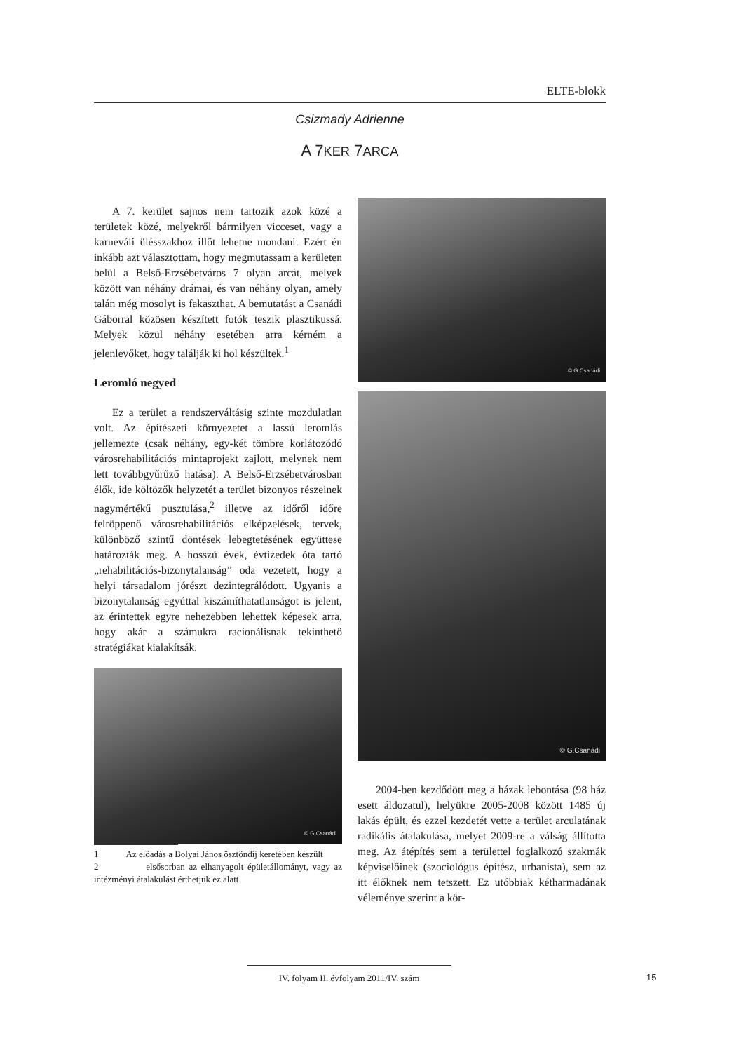ELTE-blokk
Csizmady Adrienne
A 7KER 7ARCA
A 7. kerület sajnos nem tartozik azok közé a területek közé, melyekről bármilyen vicceset, vagy a karneváli ülésszakhoz illőt lehetne mondani. Ezért én inkább azt választottam, hogy megmutassam a kerületen belül a Belső-Erzsébetváros 7 olyan arcát, melyek között van néhány drámai, és van néhány olyan, amely talán még mosolyt is fakaszthat. A bemutatást a Csanádi Gáborral közösen készített fotók teszik plasztikussá. Melyek közül néhány esetében arra kérném a jelenlevőket, hogy találják ki hol készültek.<sup>1</sup>
Leromló negyed
Ez a terület a rendszerváltásig szinte mozdulatlan volt. Az építészeti környezetet a lassú leromlás jellemezte (csak néhány, egy-két tömbre korlátozódó városrehabilitációs mintaprojekt zajlott, melynek nem lett továbbgyűrűző hatása). A Belső-Erzsébetvárosban élők, ide költözők helyzetét a terület bizonyos részeinek nagymértékű pusztulása,<sup>2</sup> illetve az időről időre felröppenő városrehabilitációs elképzelések, tervek, különböző szintű döntések lebegtetésének együttese határozták meg. A hosszú évek, évtizedek óta tartó „rehabilitációs-bizonytalanság” oda vezetett, hogy a helyi társadalom jórészt dezintegrálódott. Ugyanis a bizonytalanság egyúttal kiszámíthatatlanságot is jelent, az érintettek egyre nehezebben lehettek képesek arra, hogy akár a számukra racionálisnak tekinthető stratégiákat kialakítsák.
© G.Csanádi
1 Az előadás a Bolyai János ösztöndíj keretében készült
2 elsősorban az elhanyagolt épületállományt, vagy az intézményi átalakulást érthetjük ez alatt
© G.Csanádi
© G.Csanádi
2004-ben kezdődött meg a házak lebontása (98 ház esett áldozatul), helyükre 2005-2008 között 1485 új lakás épült, és ezzel kezdetét vette a terület arculatának radikális átalakulása, melyet 2009-re a válság állította meg. Az átépítés sem a területtel foglalkozó szakmák képviselőinek (szociológus építész, urbanista), sem az itt élőknek nem tetszett. Ez utóbbiak kétharmadának véleménye szerint a kör-
IV. folyam II. évfolyam 2011/IV. szám
15